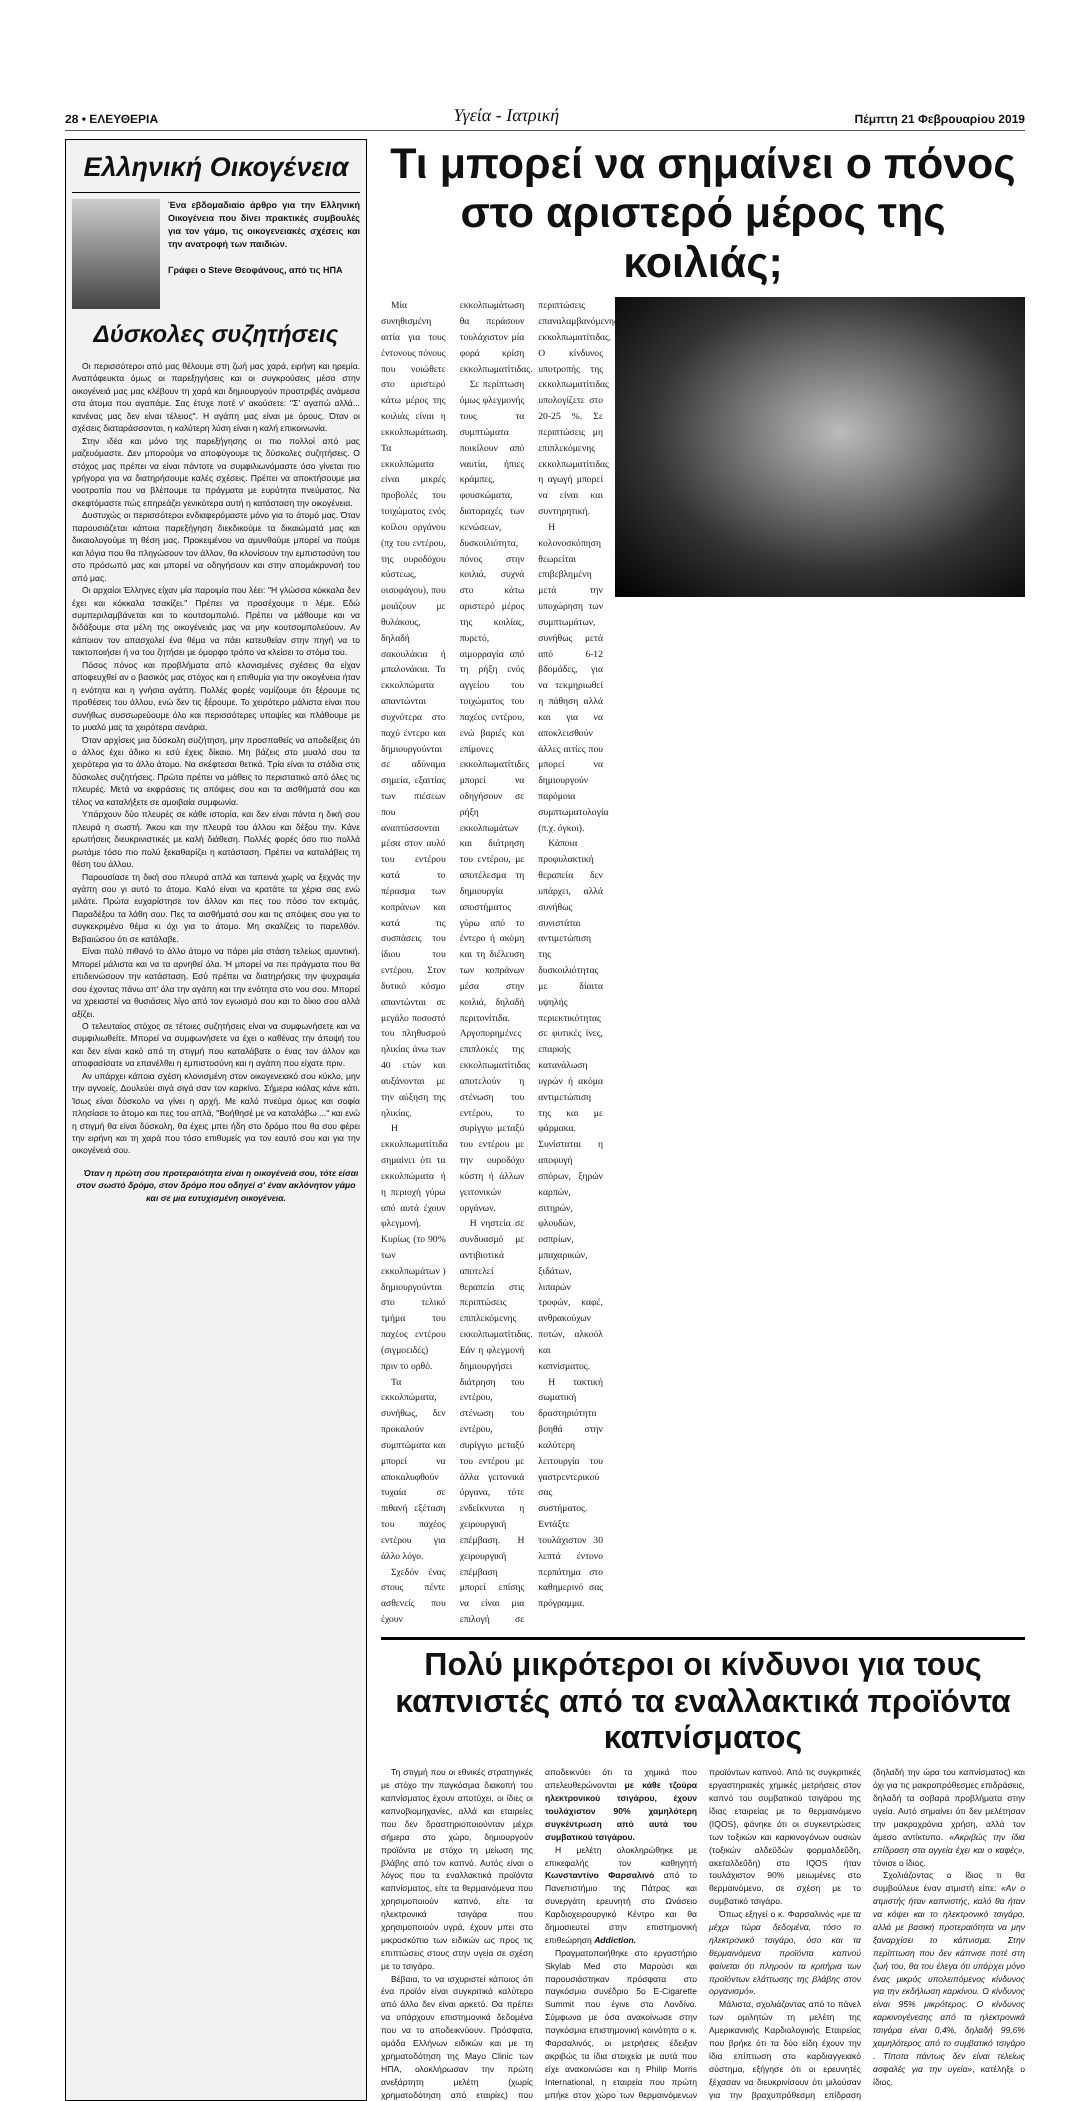28 • ΕΛΕΥΘΕΡΙΑ Υγεία - Ιατρική Πέμπτη 21 Φεβρουαρίου 2019
Ελληνική Οικογένεια
Ένα εβδομαδιαίο άρθρο για την Ελληνική Οικογένεια που δίνει πρακτικές συμβουλές για τον γάμο, τις οικογενειακές σχέσεις και την ανατροφή των παιδιών.
Γράφει ο Steve Θεοφάνους, από τις ΗΠΑ
Δύσκολες συζητήσεις
Οι περισσότεροι από μας θέλουμε στη ζωή μας χαρά, ειρήνη και ηρεμία. Αναπόφευκτα όμως οι παρεξηγήσεις και οι συγκρούσεις μέσα στην οικογένειά μας μας κλέβουν τη χαρά και δημιουργούν προστριβές ανάμεσα στα άτομα που αγαπάμε. Σας έτυχε ποτέ ν' ακούσετε: "Σ' αγαπώ αλλά... κανένας μας δεν είναι τέλειος". Η αγάπη μας είναι με όρους. Όταν οι σχέσεις διαταράσσονται, η καλύτερη λύση είναι η καλή επικοινωνία.
Στην ιδέα και μόνο της παρεξήγησης οι πιο πολλοί από μας μαζευόμαστε. Δεν μπορούμε να αποφύγουμε τις δύσκολες συζητήσεις. Ο στόχος μας πρέπει να είναι πάντοτε να συμφιλιωνόμαστε όσο γίνεται πιο γρήγορα για να διατηρήσουμε καλές σχέσεις. Πρέπει να αποκτήσουμε μια νοοτροπία που να βλέπουμε τα πράγματα με ευρύτητα πνεύματος. Να σκεφτόμαστε πώς επηρεάζει γενικότερα αυτή η κατάσταση την οικογένεια.
Δυστυχώς οι περισσότεροι ενδιαφερόμαστε μόνο για το άτομό μας. Όταν παρουσιάζεται κάποια παρεξήγηση διεκδικούμε τα δικαιώματά μας και δικαιολογούμε τη θέση μας. Προκειμένου να αμυνθούμε μπορεί να πούμε και λόγια που θα πληγώσουν τον άλλον, θα κλονίσουν την εμπιστοσύνη του στο πρόσωπό μας και μπορεί να οδηγήσουν και στην απομάκρυνσή του από μας.
Οι αρχαίοι Έλληνες είχαν μία παροιμία που λέει: "Η γλώσσα κόκκαλα δεν έχει και κόκκαλα τσακίζει." Πρέπει να προσέχουμε τι λέμε. Εδώ συμπεριλαμβάνεται και το κουτσομπολιό. Πρέπει να μάθουμε και να διδάξουμε στα μέλη της οικογένειάς μας να μην κουτσομπολεύουν. Αν κάποιον τον απασχολεί ένα θέμα να πάει κατευθείαν στην πηγή να το τακτοποιήσει ή να του ζητήσει με όμορφο τρόπο να κλείσει το στόμα του.
Πόσος πόνος και προβλήματα από κλονισμένες σχέσεις θα είχαν αποφευχθεί αν ο βασικός μας στόχος και η επιθυμία για την οικογένεια ήταν η ενότητα και η γνήσια αγάπη. Πολλές φορές νομίζουμε ότι ξέρουμε τις προθέσεις του άλλου, ενώ δεν τις ξέρουμε. Το χειρότερο μάλιστα είναι που συνήθως συσσωρεύουμε όλο και περισσότερες υποψίες και πλάθουμε με το μυαλό μας τα χειρότερα σενάρια.
Όταν αρχίσεις μια δύσκολη συζήτηση, μην προσπαθείς να αποδείξεις ότι ο άλλος έχει άδικο κι εσύ έχεις δίκαιο. Μη βάζεις στο μυαλό σου τα χειρότερα για το άλλο άτομο. Να σκέφτεσαι θετικά. Τρία είναι τα στάδια στις δύσκολες συζητήσεις. Πρώτα πρέπει να μάθεις το περιστατικό από όλες τις πλευρές. Μετά να εκφράσεις τις απόψεις σου και τα αισθήματά σου και τέλος να καταλήξετε σε αμοιβαία συμφωνία.
Υπάρχουν δύο πλευρές σε κάθε ιστορία, και δεν είναι πάντα η δική σου πλευρά η σωστή. Άκου και την πλευρά του άλλου και δέξου την. Κάνε ερωτήσεις διευκρινιστικές με καλή διάθεση. Πολλές φορές όσο πιο πολλά ρωτάμε τόσο πιο πολύ ξεκαθαρίζει η κατάσταση. Πρέπει να καταλάβεις τη θέση του άλλου.
Παρουσίασε τη δική σου πλευρά απλά και ταπεινά χωρίς να ξεχνάς την αγάπη σου γι αυτό το άτομο. Καλό είναι να κρατάτε τα χέρια σας ενώ μιλάτε. Πρώτα ευχαρίστησε τον άλλον και πες του πόσο τον εκτιμάς. Παραδέξου τα λάθη σου. Πες τα αισθήματά σου και τις απόψεις σου για το συγκεκριμένο θέμα κι όχι για το άτομο. Μη σκαλίζεις το παρελθόν. Βεβαιώσου ότι σε κατάλαβε.
Είναι πολύ πιθανό το άλλο άτομο να πάρει μία στάση τελείως αμυντική. Μπορεί μάλιστα και να τα αρνηθεί όλα. Ή μπορεί να πει πράγματα που θα επιδεινώσουν την κατάσταση. Εσύ πρέπει να διατηρήσεις την ψυχραιμία σου έχοντας πάνω απ' όλα την αγάπη και την ενότητα στο νου σου. Μπορεί να χρειαστεί να θυσιάσεις λίγο από τον εγωισμό σου και το δίκιο σου αλλά αξίζει.
Ο τελευταίος στόχος σε τέτοιες συζητήσεις είναι να συμφωνήσετε και να συμφιλιωθείτε. Μπορεί να συμφωνήσετε να έχει ο καθένας την άποψή του και δεν είναι κακό από τη στιγμή που καταλάβατε ο ένας τον άλλον και αποφασίσατε να επανέλθει η εμπιστοσύνη και η αγάπη που είχατε πριν.
Αν υπάρχει κάποια σχέση κλονισμένη στον οικογενειακό σου κύκλο, μην την αγνοείς. Δουλεύει σιγά σιγά σαν τον καρκίνο. Σήμερα κιόλας κάνε κάτι. Ίσως είναι δύσκολο να γίνει η αρχή. Με καλό πνεύμα όμως και σοφία πλησίασε το άτομο και πες του απλά, "Βοήθησέ με να καταλάβω ..." και ενώ η στιγμή θα είναι δύσκολη, θα έχεις μπει ήδη στο δρόμο που θα σου φέρει την ειρήνη και τη χαρά που τόσο επιθυμείς για τον εαυτό σου και για την οικογένειά σου.
Όταν η πρώτη σου προτεραιότητα είναι η οικογένειά σου, τότε είσαι στον σωστό δρόμο, στον δρόμο που οδηγεί σ' έναν ακλόνητον γάμο και σε μια ευτυχισμένη οικογένεια.
Τι μπορεί να σημαίνει ο πόνος στο αριστερό μέρος της κοιλιάς;
Μία συνηθισμένη αιτία για τους έντονους πόνους που νοιώθετε στο αριστερό κάτω μέρος της κοιλιάς είναι η εκκολπωμάτωση. Τα εκκολπώματα είναι μικρές προβολές του τοιχώματος ενός κοίλου οργάνου (πχ του εντέρου, της ουροδόχου κύστεως, οισοφάγου), που μοιάζουν με θυλάκους, δηλαδή σακουλάκια ή μπαλονάκια. Τα εκκολπώματα απαντώνται συχνότερα στο παχύ έντερο και δημιουργούνται σε αδύναμα σημεία, εξαιτίας των πιέσεων που αναπτύσσονται μέσα στον αυλό του εντέρου κατά το πέρασμα των κοπράνων και κατά τις συσπάσεις του ίδιου του εντέρου. Στον δυτικό κόσμο απαντώνται σε μεγάλο ποσοστό του πληθυσμού ηλικίας άνω των 40 ετών και αυξάνονται με την αύξηση της ηλικίας.
Η εκκολπωματίτιδα σημαίνει ότι τα εκκολπώματα ή η περιοχή γύρω από αυτά έχουν φλεγμονή. Κυρίως (το 90% των εκκολπωμάτων ) δημιουργούνται στο τελικό τμήμα του παχέος εντέρου (σιγμοειδές) πριν το ορθό.
Τα εκκολπώματα, συνήθως, δεν προκαλούν συμπτώματα και μπορεί να αποκαλυφθούν τυχαία σε πιθανή εξέταση του παχέος εντέρου για άλλο λόγο.
Σχεδόν ένας στους πέντε ασθενείς που έχουν εκκολπωμάτωση θα περάσουν τουλάχιστον μία φορά κρίση εκκολπωματίτιδας.
Σε περίπτωση όμως φλεγμονής τους τα συμπτώματα ποικίλουν από ναυτία, ήπιες κράμπες, φουσκώματα, διαταραχές των κενώσεων, δυσκοιλιότητα, πόνος στην κοιλιά, συχνά στο κάτω αριστερό μέρος της κοιλίας, πυρετό, αιμορραγία από τη ρήξη ενός αγγείου του τοιχώματος του παχέος εντέρου, ενώ βαριές και επίμονες εκκολπωματίτιδες μπορεί να οδηγήσουν σε ρήξη εκκολπωμάτων και διάτρηση του εντέρου, με αποτέλεσμα τη δημιουργία αποστήματος γύρω από το έντερο ή ακόμη και τη διέλευση των κοπράνων μέσα στην κοιλιά, δηλαδή περιτονίτιδα. Αργοπορημένες επιπλοκές της εκκολπωματίτιδας αποτελούν η στένωση του εντέρου, το συρίγγιο μεταξύ του εντέρου με την ουροδόχο κύστη ή άλλων γειτονικών οργάνων.
Η νηστεία σε συνδυασμό με αντιβιοτικά αποτελεί θεραπεία στις περιπτώσεις επιπλεκόμενης εκκολπωματίτιδας. Εάν η φλεγμονή δημιουργήσει διάτρηση του εντέρου, στένωση του εντέρου, συρίγγιο μεταξύ του εντέρου με άλλα γειτονικά όργανα, τότε ενδείκνυται η χειρουργική επέμβαση. Η χειρουργική επέμβαση μπορεί επίσης να είναι μια επιλογή σε περιπτώσεις επαναλαμβανόμενης εκκολπωματίτιδας. Ο κίνδυνος υποτροπής της εκκολπωματίτιδας υπολογίζετε στο 20-25 %. Σε περιπτώσεις μη επιπλεκόμενης εκκολπωματίτιδας η αγωγή μπορεί να είναι και συντηρητική.
Η κολονοσκόπηση θεωρείται επιβεβλημένη μετά την υποχώρηση των συμπτωμάτων, συνήθως μετά από 6-12 βδομάδες, για να τεκμηριωθεί η πάθηση αλλά και για να αποκλεισθούν άλλες αιτίες που μπορεί να δημιουργούν παρόμοια συμπτωματολογία (π.χ. όγκοι).
Κάποια προφυλακτική θεραπεία δεν υπάρχει, αλλά συνήθως συνιστάται αντιμετώπιση της δυσκοιλιότητας με δίαιτα υψηλής περιεκτικότητας σε φυτικές ίνες, επαρκής κατανάλωση υγρών ή ακόμα αντιμετώπιση της και με φάρμακα. Συνίσταται η αποφυγή σπόρων, ξηρών καρπών, σιτηρών, φλουδών, οσπρίων, μπαχαρικών, ξιδάτων, λιπαρών τροφών, καφέ, ανθρακούχων ποτών, αλκοόλ και καπνίσματος.
Η τακτική σωματική δραστηριότητα βοηθά στην καλύτερη λειτουργία του γαστρεντερικού σας συστήματος. Εντάξτε τουλάχιστον 30 λεπτά έντονο περπάτημα στο καθημερινό σας πρόγραμμα.
Πολύ μικρότεροι οι κίνδυνοι για τους καπνιστές από τα εναλλακτικά προϊόντα καπνίσματος
Τη στιγμή που οι εθνικές στρατηγικές με στόχο την παγκόσμια διακοπή του καπνίσματος έχουν αποτύχει, οι ίδιες οι καπνοβιομηχανίες, αλλά και εταιρείες που δεν δραστηριοποιούνταν μέχρι σήμερα στο χώρο, δημιουργούν προϊόντα με στόχο τη μείωση της βλάβης από τον καπνό. Αυτός είναι ο λόγος που τα εναλλακτικά προϊόντα καπνίσματος, είτε τα θερμαινόμενα που χρησιμοποιούν καπνό, είτε τα ηλεκτρονικά τσιγάρα που χρησιμοποιούν υγρά, έχουν μπει στο μικροσκόπιο των ειδικών ως προς τις επιπτώσεις στους στην υγεία σε σχέση με το τσιγάρο.
Βέβαια, το να ισχυριστεί κάποιος ότι ένα προϊόν είναι συγκριτικά καλύτερο από άλλο δεν είναι αρκετό. Θα πρέπει να υπάρχουν επιστημονικά δεδομένα που να το αποδεικνύουν. Πρόσφατα, ομάδα Ελλήνων ειδικών και με τη χρηματοδότηση της Mayo Clinic των ΗΠΑ, ολοκλήρωσαν την πρώτη ανεξάρτητη μελέτη (χωρίς χρηματοδότηση από εταιρίες) που αποδεικνύει ότι τα χημικά που απελευθερώνονται με κάθε τζούρα ηλεκτρονικού τσιγάρου, έχουν τουλάχιστον 90% χαμηλότερη συγκέντρωση από αυτά του συμβατικού τσιγάρου.
Η μελέτη ολοκληρώθηκε με επικεφαλής τον καθηγητή Κωνσταντίνο Φαρσαλινό από το Πανεπιστήμιο της Πάτρας και συνεργάτη ερευνητή στο Ωνάσειο Καρδιοχειρουργικό Κέντρο και θα δημοσιευτεί στην επιστημονική επιθεώρηση Addiction.
Πραγματοποιήθηκε στο εργαστήριο Skylab Med στο Μαρούσι και παρουσιάστηκαν πρόσφατα στο παγκόσμιο συνέδριο 5ο E-Cigarette Summit που έγινε στο Λονδίνο. Σύμφωνα με όσα ανακοίνωσε στην παγκόσμια επιστημονική κοινότητα ο κ. Φαρσαλινός, οι μετρήσεις έδειξαν ακριβώς τα ίδια στοιχεία με αυτά που είχε ανακοινώσει και η Philip Morris International, η εταιρεία που πρώτη μπήκε στον χώρο των θερμαινόμενων προϊόντων καπνού. Από τις συγκριτικές εργαστηριακές χημικές μετρήσεις στον καπνό του συμβατικού τσιγάρου της ίδιας εταιρείας με το θερμαινόμενο (IQOS), φάνηκε ότι οι συγκεντρώσεις των τοξικών και καρκινογόνων ουσιών (τοξικών αλδεϋδών φορμαλδεΰδη, ακεταλδεΰδη) στο IQOS ήταν τουλάχιστον 90% μειωμένες στο θερμαινόμενο, σε σχέση με το συμβατικό τσιγάρο.
Όπως εξηγεί ο κ. Φαρσαλινός «με τα μέχρι τώρα δεδομένα, τόσο το ηλεκτρονικό τσιγάρο, όσο και τα θερμαινόμενα προϊόντα καπνού φαίνεται ότι πληρούν τα κριτήρια των προϊόντων ελάττωσης της βλάβης στον οργανισμό».
Μάλιστα, σχολιάζοντας από το πάνελ των ομιλητών τη μελέτη της Αμερικανικής Καρδιολογικής Εταιρείας που βρήκε ότι τα δύο είδη έχουν την ίδια επίπτωση στο καρδιαγγειακό σύστημα, εξήγησε ότι οι ερευνητές ξέχασαν να διευκρινίσουν ότι μιλούσαν για την βραχυπρόθεσμη επίδραση (δηλαδή την ώρα του καπνίσματος) και όχι για τις μακροπρόθεσμες επιδράσεις, δηλαδή τα σοβαρά προβλήματα στην υγεία. Αυτό σημαίνει ότι δεν μελέτησαν την μακροχρόνια χρήση, αλλά τον άμεσο αντίκτυπο. «Ακριβώς την ίδια επίδραση στα αγγεία έχει και ο καφές», τόνισε ο ίδιος.
Σχολιάζοντας ο ίδιος τι θα συμβούλευε έναν ατμιστή είπε: «Αν ο ατμιστής ήταν καπνιστής, καλό θα ήταν να κόψει και το ηλεκτρονικό τσιγάρο, αλλά με βασική προτεραιότητα να μην ξαναρχίσει το κάπνισμα. Στην περίπτωση που δεν κάπνισε ποτέ στη ζωή του, θα του έλεγα ότι υπάρχει μόνο ένας μικρός υπολειπόμενος κίνδυνος για την εκδήλωση καρκίνου. Ο κίνδυνος είναι 95% μικρότερος. Ο κίνδυνος καρκινογένεσης από τα ηλεκτρονικά τσιγάρα είναι 0,4%, δηλαδή 99,6% χαμηλότερος από το συμβατικό τσιγάρο . Τίποτα πάντως δεν είναι τελείως ασφαλές για την υγεία», κατέληξε ο ίδιος.